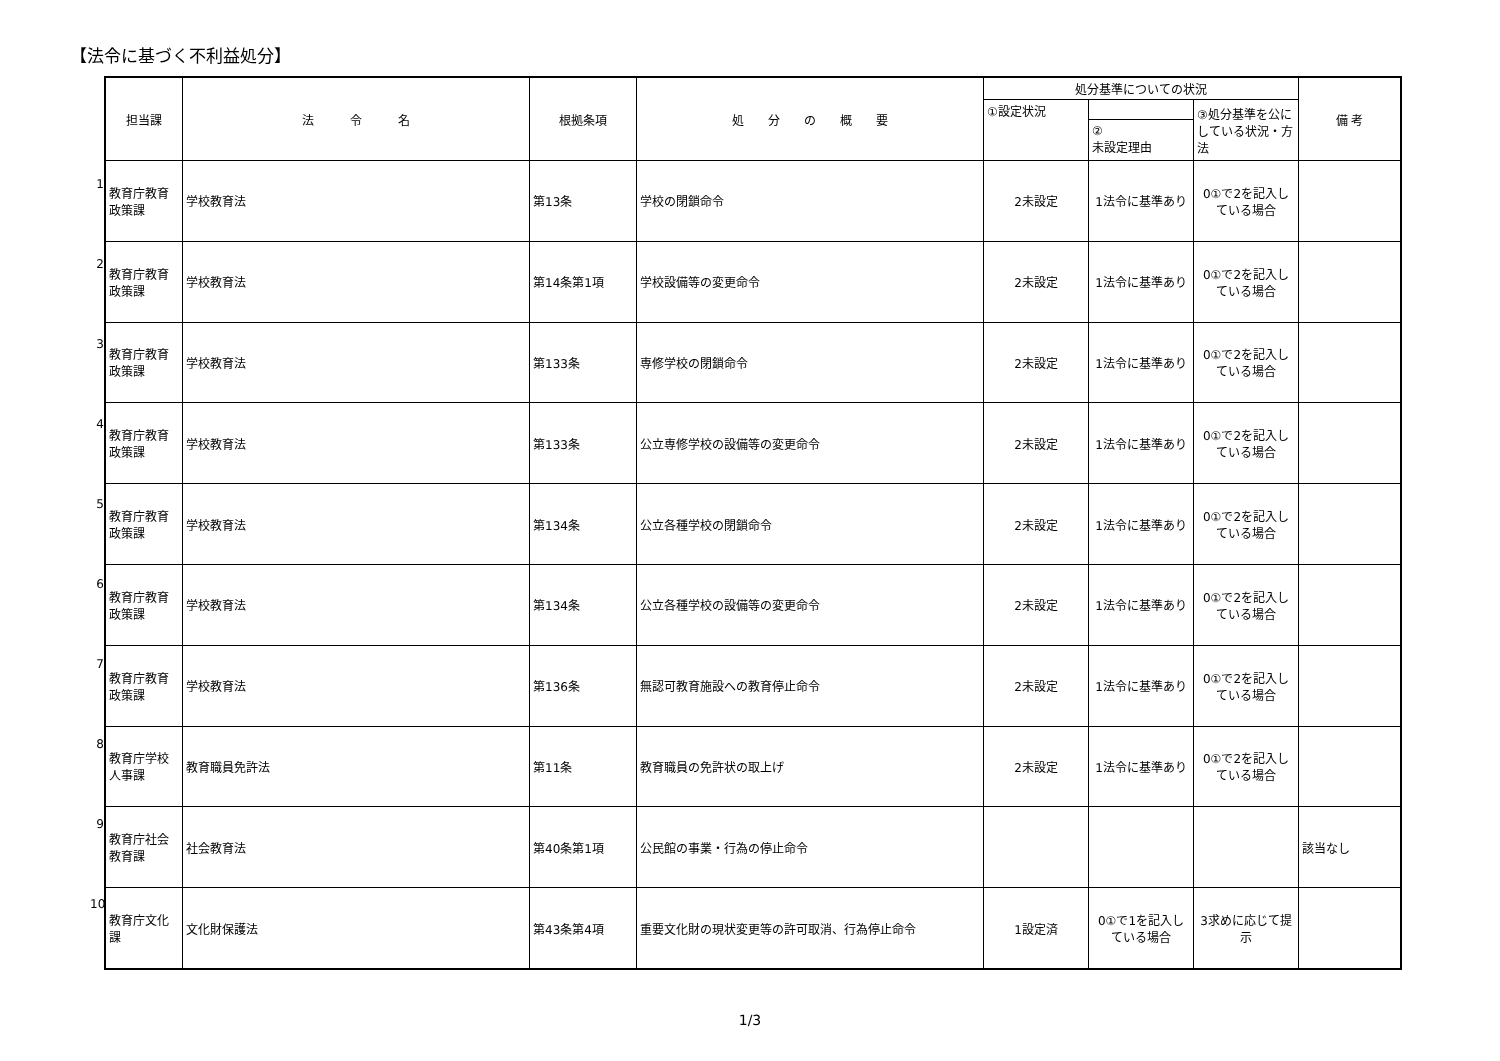【法令に基づく不利益処分】
1
2
3
4
5
6
7
8
9
10
| 担当課 | 法 令 名 | 根拠条項 | 処 分 の 概 要 | 処分基準についての状況 | | | 備 考 |
| --- | --- | --- | --- | --- | --- | --- | --- |
| | | | | ①設定状況 | | ③処分基準を公にしている状況・方法 | |
| | | | | | ② 未設定理由 | | |
| 教育庁教育政策課 | 学校教育法 | 第13条 | 学校の閉鎖命令 | 2未設定 | 1法令に基準あり | 0①で2を記入している場合 | |
| 教育庁教育政策課 | 学校教育法 | 第14条第1項 | 学校設備等の変更命令 | 2未設定 | 1法令に基準あり | 0①で2を記入している場合 | |
| 教育庁教育政策課 | 学校教育法 | 第133条 | 専修学校の閉鎖命令 | 2未設定 | 1法令に基準あり | 0①で2を記入している場合 | |
| 教育庁教育政策課 | 学校教育法 | 第133条 | 公立専修学校の設備等の変更命令 | 2未設定 | 1法令に基準あり | 0①で2を記入している場合 | |
| 教育庁教育政策課 | 学校教育法 | 第134条 | 公立各種学校の閉鎖命令 | 2未設定 | 1法令に基準あり | 0①で2を記入している場合 | |
| 教育庁教育政策課 | 学校教育法 | 第134条 | 公立各種学校の設備等の変更命令 | 2未設定 | 1法令に基準あり | 0①で2を記入している場合 | |
| 教育庁教育政策課 | 学校教育法 | 第136条 | 無認可教育施設への教育停止命令 | 2未設定 | 1法令に基準あり | 0①で2を記入している場合 | |
| 教育庁学校人事課 | 教育職員免許法 | 第11条 | 教育職員の免許状の取上げ | 2未設定 | 1法令に基準あり | 0①で2を記入している場合 | |
| 教育庁社会教育課 | 社会教育法 | 第40条第1項 | 公民館の事業・行為の停止命令 | | | | 該当なし |
| 教育庁文化課 | 文化財保護法 | 第43条第4項 | 重要文化財の現状変更等の許可取消、行為停止命令 | 1設定済 | 0①で1を記入している場合 | 3求めに応じて提示 | |
1/3